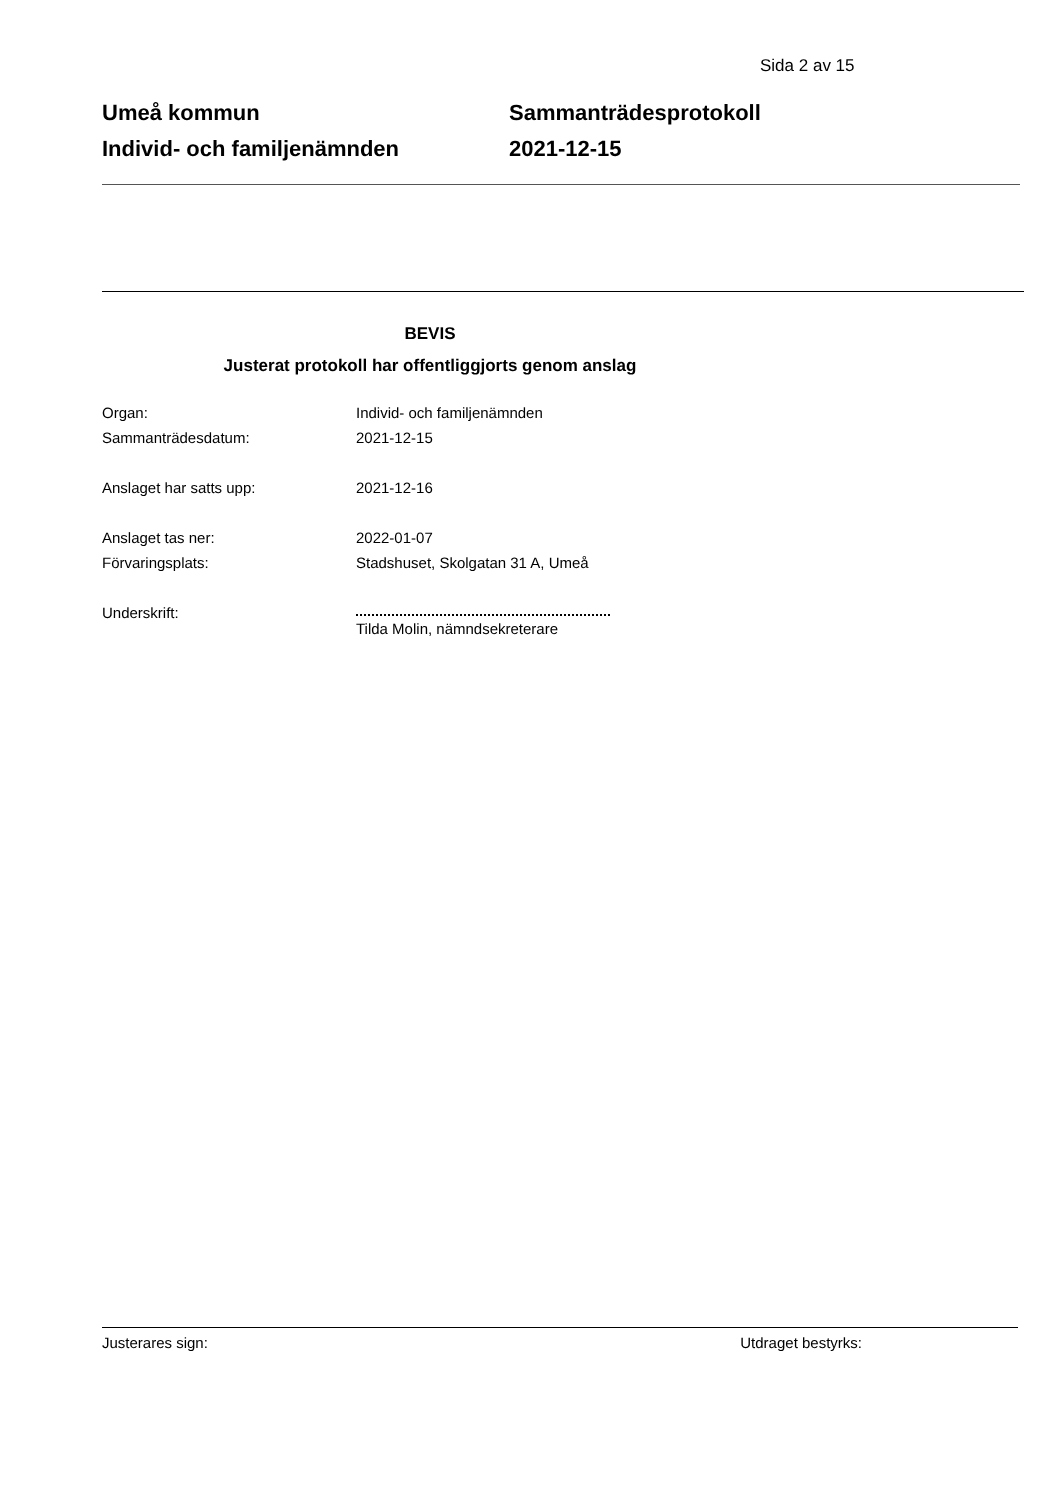Sida 2 av 15
Umeå kommun
Individ- och familjenämnden
Sammanträdesprotokoll
2021-12-15
BEVIS
Justerat protokoll har offentliggjorts genom anslag
Organ: Individ- och familjenämnden
Sammanträdesdatum: 2021-12-15
Anslaget har satts upp: 2021-12-16
Anslaget tas ner: 2022-01-07
Förvaringsplats: Stadshuset, Skolgatan 31 A, Umeå
Underskrift: Tilda Molin, nämndsekreterare
Justerares sign: Utdraget bestyrks: